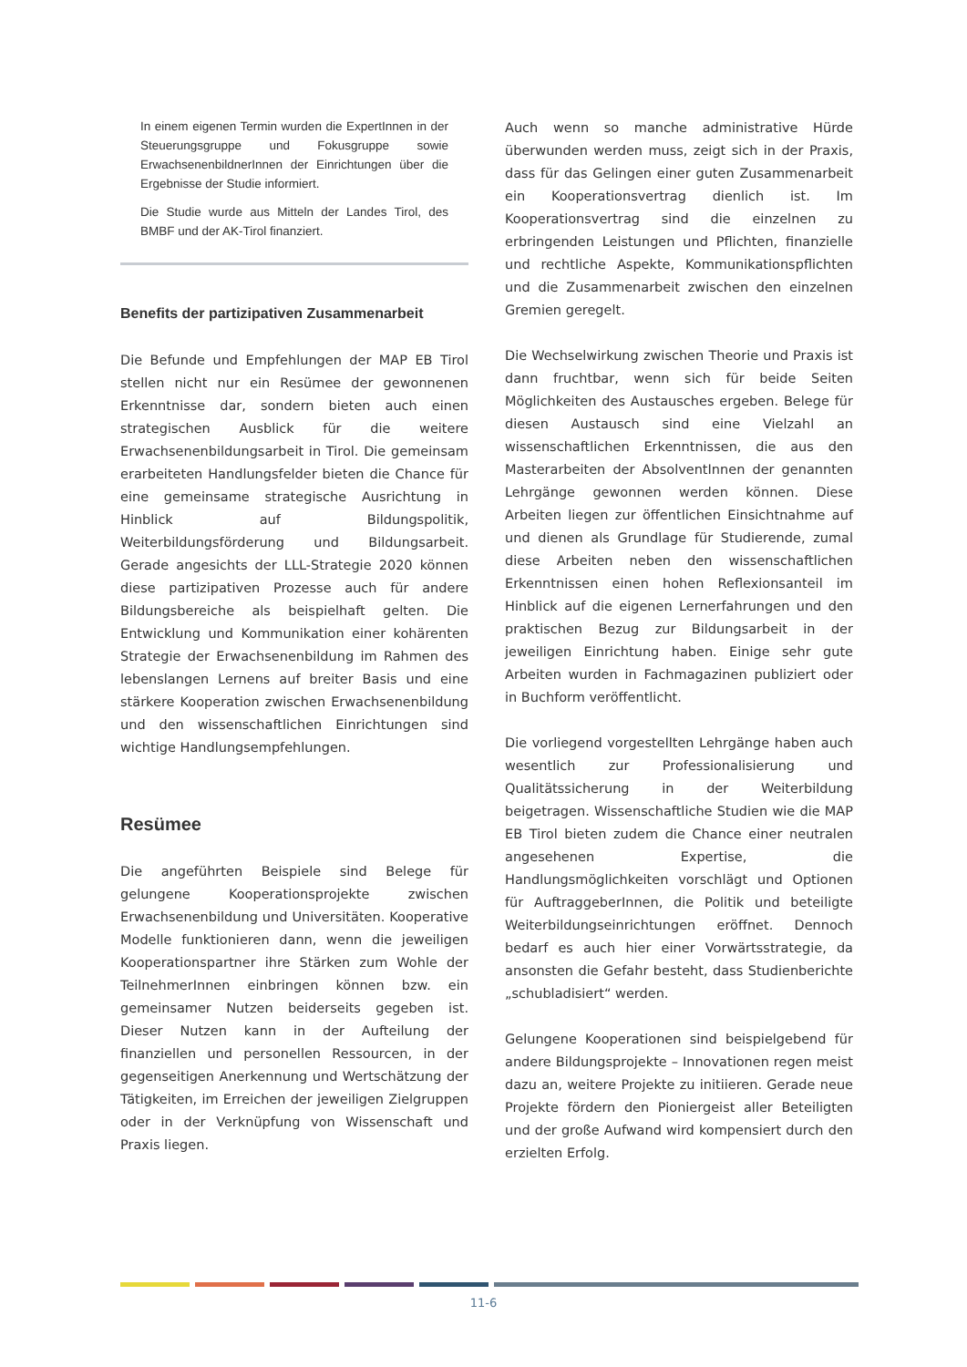In einem eigenen Termin wurden die ExpertInnen in der Steuerungsgruppe und Fokusgruppe sowie ErwachsenenbildnerInnen der Einrichtungen über die Ergebnisse der Studie informiert.
Die Studie wurde aus Mitteln der Landes Tirol, des BMBF und der AK-Tirol finanziert.
Benefits der partizipativen Zusammenarbeit
Die Befunde und Empfehlungen der MAP EB Tirol stellen nicht nur ein Resümee der gewonnenen Erkenntnisse dar, sondern bieten auch einen strategischen Ausblick für die weitere Erwachsenenbildungsarbeit in Tirol. Die gemeinsam erarbeiteten Handlungsfelder bieten die Chance für eine gemeinsame strategische Ausrichtung in Hinblick auf Bildungspolitik, Weiterbildungsförderung und Bildungsarbeit. Gerade angesichts der LLL-Strategie 2020 können diese partizipativen Prozesse auch für andere Bildungsbereiche als beispielhaft gelten. Die Entwicklung und Kommunikation einer kohärenten Strategie der Erwachsenenbildung im Rahmen des lebenslangen Lernens auf breiter Basis und eine stärkere Kooperation zwischen Erwachsenenbildung und den wissenschaftlichen Einrichtungen sind wichtige Handlungsempfehlungen.
Resümee
Die angeführten Beispiele sind Belege für gelungene Kooperationsprojekte zwischen Erwachsenenbildung und Universitäten. Kooperative Modelle funktionieren dann, wenn die jeweiligen Kooperationspartner ihre Stärken zum Wohle der TeilnehmerInnen einbringen können bzw. ein gemeinsamer Nutzen beiderseits gegeben ist. Dieser Nutzen kann in der Aufteilung der finanziellen und personellen Ressourcen, in der gegenseitigen Anerkennung und Wertschätzung der Tätigkeiten, im Erreichen der jeweiligen Zielgruppen oder in der Verknüpfung von Wissenschaft und Praxis liegen.
Auch wenn so manche administrative Hürde überwunden werden muss, zeigt sich in der Praxis, dass für das Gelingen einer guten Zusammenarbeit ein Kooperationsvertrag dienlich ist. Im Kooperationsvertrag sind die einzelnen zu erbringenden Leistungen und Pflichten, finanzielle und rechtliche Aspekte, Kommunikationspflichten und die Zusammenarbeit zwischen den einzelnen Gremien geregelt.
Die Wechselwirkung zwischen Theorie und Praxis ist dann fruchtbar, wenn sich für beide Seiten Möglichkeiten des Austausches ergeben. Belege für diesen Austausch sind eine Vielzahl an wissenschaftlichen Erkenntnissen, die aus den Masterarbeiten der AbsolventInnen der genannten Lehrgänge gewonnen werden können. Diese Arbeiten liegen zur öffentlichen Einsichtnahme auf und dienen als Grundlage für Studierende, zumal diese Arbeiten neben den wissenschaftlichen Erkenntnissen einen hohen Reflexionsanteil im Hinblick auf die eigenen Lernerfahrungen und den praktischen Bezug zur Bildungsarbeit in der jeweiligen Einrichtung haben. Einige sehr gute Arbeiten wurden in Fachmagazinen publiziert oder in Buchform veröffentlicht.
Die vorliegend vorgestellten Lehrgänge haben auch wesentlich zur Professionalisierung und Qualitätssicherung in der Weiterbildung beigetragen. Wissenschaftliche Studien wie die MAP EB Tirol bieten zudem die Chance einer neutralen angesehenen Expertise, die Handlungsmöglichkeiten vorschlägt und Optionen für AuftraggeberInnen, die Politik und beteiligte Weiterbildungseinrichtungen eröffnet. Dennoch bedarf es auch hier einer Vorwärtsstrategie, da ansonsten die Gefahr besteht, dass Studienberichte „schubladisiert“ werden.
Gelungene Kooperationen sind beispielgebend für andere Bildungsprojekte – Innovationen regen meist dazu an, weitere Projekte zu initiieren. Gerade neue Projekte fördern den Pioniergeist aller Beteiligten und der große Aufwand wird kompensiert durch den erzielten Erfolg.
11-6